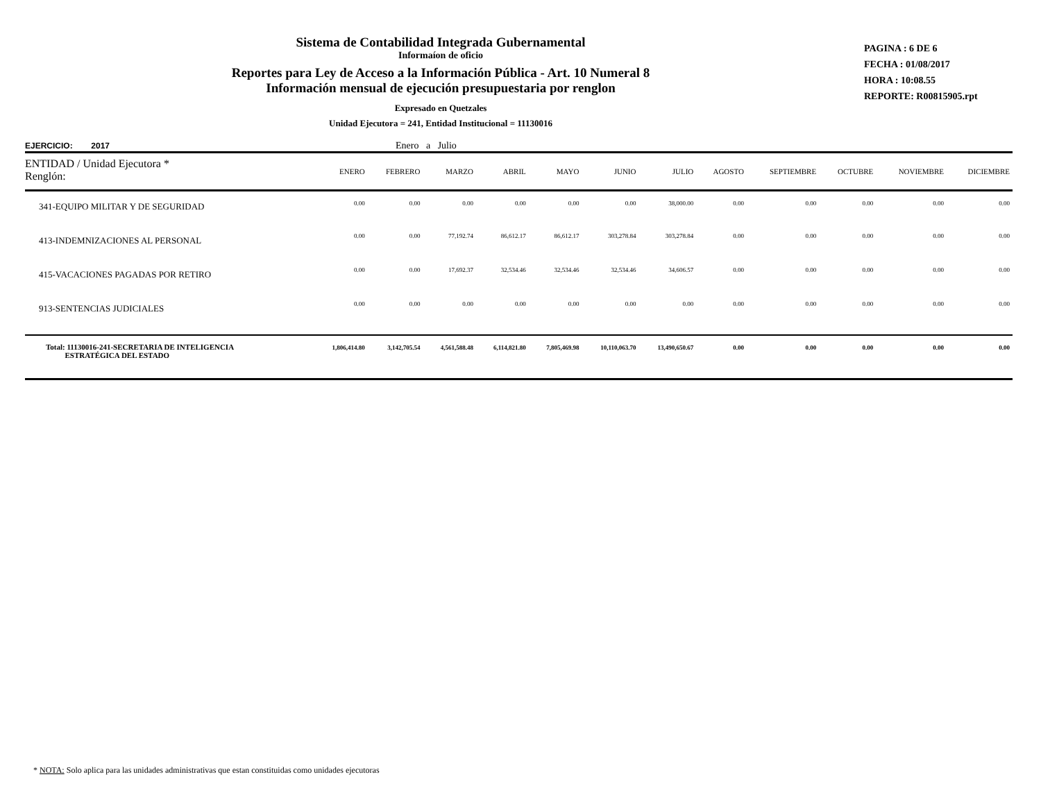Sistema de Contabilidad Integrada Gubernamental
Informaíon de oficio
Reportes para Ley de Acceso a la Información Pública - Art. 10 Numeral 8
Información mensual de ejecución presupuestaria por renglon
Expresado en Quetzales
Unidad Ejecutora = 241, Entidad Institucional = 11130016
PAGINA : 6 DE 6
FECHA : 01/08/2017
HORA : 10:08.55
REPORTE: R00815905.rpt
EJERCICIO: 2017 Enero a Julio
| ENTIDAD / Unidad Ejecutora * Renglón: | ENERO | FEBRERO | MARZO | ABRIL | MAYO | JUNIO | JULIO | AGOSTO | SEPTIEMBRE | OCTUBRE | NOVIEMBRE | DICIEMBRE |
| --- | --- | --- | --- | --- | --- | --- | --- | --- | --- | --- | --- | --- |
| 341-EQUIPO MILITAR Y DE SEGURIDAD | 0.00 | 0.00 | 0.00 | 0.00 | 0.00 | 0.00 | 38,000.00 | 0.00 | 0.00 | 0.00 | 0.00 | 0.00 |
| 413-INDEMNIZACIONES AL PERSONAL | 0.00 | 0.00 | 77,192.74 | 86,612.17 | 86,612.17 | 303,278.84 | 303,278.84 | 0.00 | 0.00 | 0.00 | 0.00 | 0.00 |
| 415-VACACIONES PAGADAS POR RETIRO | 0.00 | 0.00 | 17,692.37 | 32,534.46 | 32,534.46 | 32,534.46 | 34,606.57 | 0.00 | 0.00 | 0.00 | 0.00 | 0.00 |
| 913-SENTENCIAS JUDICIALES | 0.00 | 0.00 | 0.00 | 0.00 | 0.00 | 0.00 | 0.00 | 0.00 | 0.00 | 0.00 | 0.00 | 0.00 |
| Total: 11130016-241-SECRETARIA DE INTELIGENCIA ESTRATÉGICA DEL ESTADO | 1,806,414.80 | 3,142,705.54 | 4,561,588.48 | 6,114,821.80 | 7,805,469.98 | 10,110,063.70 | 13,490,650.67 | 0.00 | 0.00 | 0.00 | 0.00 | 0.00 |
* NOTA: Solo aplica para las unidades administrativas que estan constituidas como unidades ejecutoras